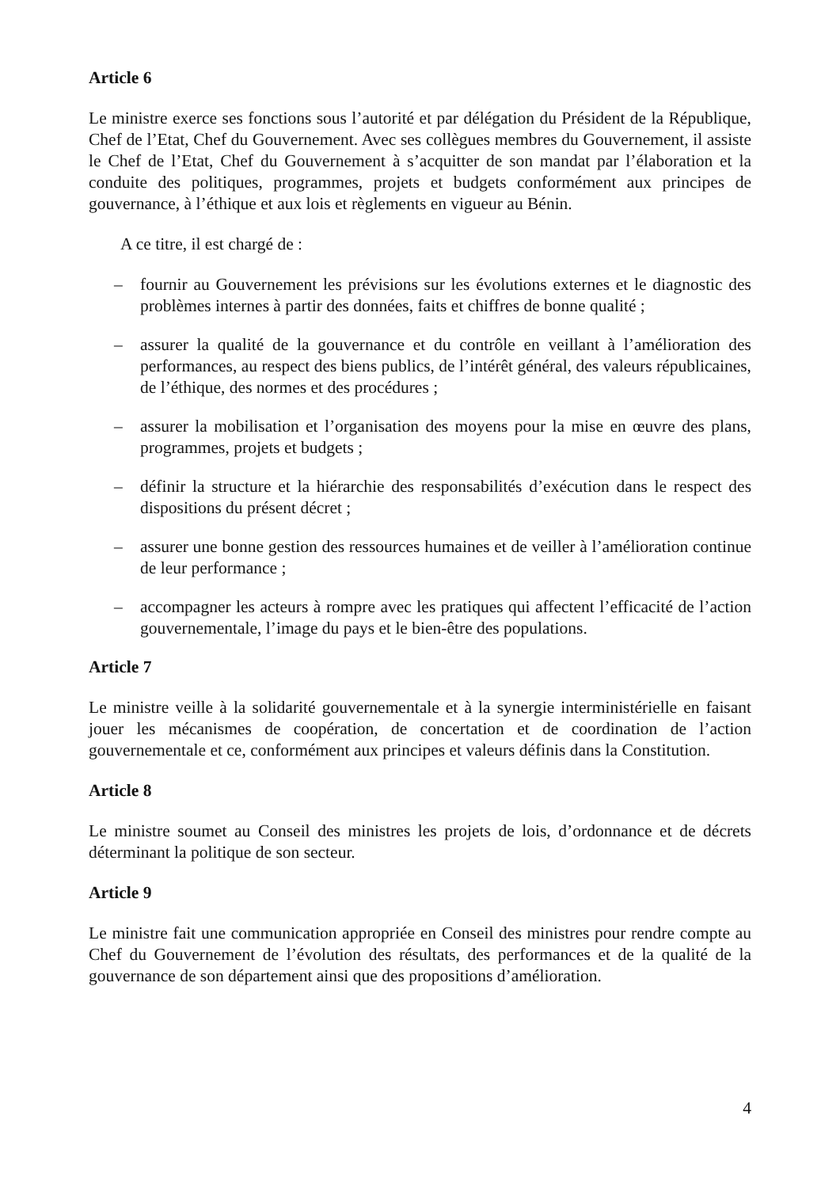Article 6
Le ministre exerce ses fonctions sous l’autorité et par délégation du Président de la République, Chef de l’Etat, Chef du Gouvernement. Avec ses collègues membres du Gouvernement, il assiste le Chef de l’Etat, Chef du Gouvernement à s’acquitter de son mandat par l’élaboration et la conduite des politiques, programmes, projets et budgets conformément aux principes de gouvernance, à l’éthique et aux lois et règlements en vigueur au Bénin.
A ce titre, il est chargé de :
– fournir au Gouvernement les prévisions sur les évolutions externes et le diagnostic des problèmes internes à partir des données, faits et chiffres de bonne qualité ;
– assurer la qualité de la gouvernance et du contrôle en veillant à l’amélioration des performances, au respect des biens publics, de l’intérêt général, des valeurs républicaines, de l’éthique, des normes et des procédures ;
– assurer la mobilisation et l’organisation des moyens pour la mise en œuvre des plans, programmes, projets et budgets ;
– définir la structure et la hiérarchie des responsabilités d’exécution dans le respect des dispositions du présent décret ;
– assurer une bonne gestion des ressources humaines et de veiller à l’amélioration continue de leur performance ;
– accompagner les acteurs à rompre avec les pratiques qui affectent l’efficacité de l’action gouvernementale, l’image du pays et le bien-être des populations.
Article 7
Le ministre veille à la solidarité gouvernementale et à la synergie interministérielle en faisant jouer les mécanismes de coopération, de concertation et de coordination de l’action gouvernementale et ce, conformément aux principes et valeurs définis dans la Constitution.
Article 8
Le ministre soumet au Conseil des ministres les projets de lois, d’ordonnance et de décrets déterminant la politique de son secteur.
Article 9
Le ministre fait une communication appropriée en Conseil des ministres pour rendre compte au Chef du Gouvernement de l’évolution des résultats, des performances et de la qualité de la gouvernance de son département ainsi que des propositions d’amélioration.
4